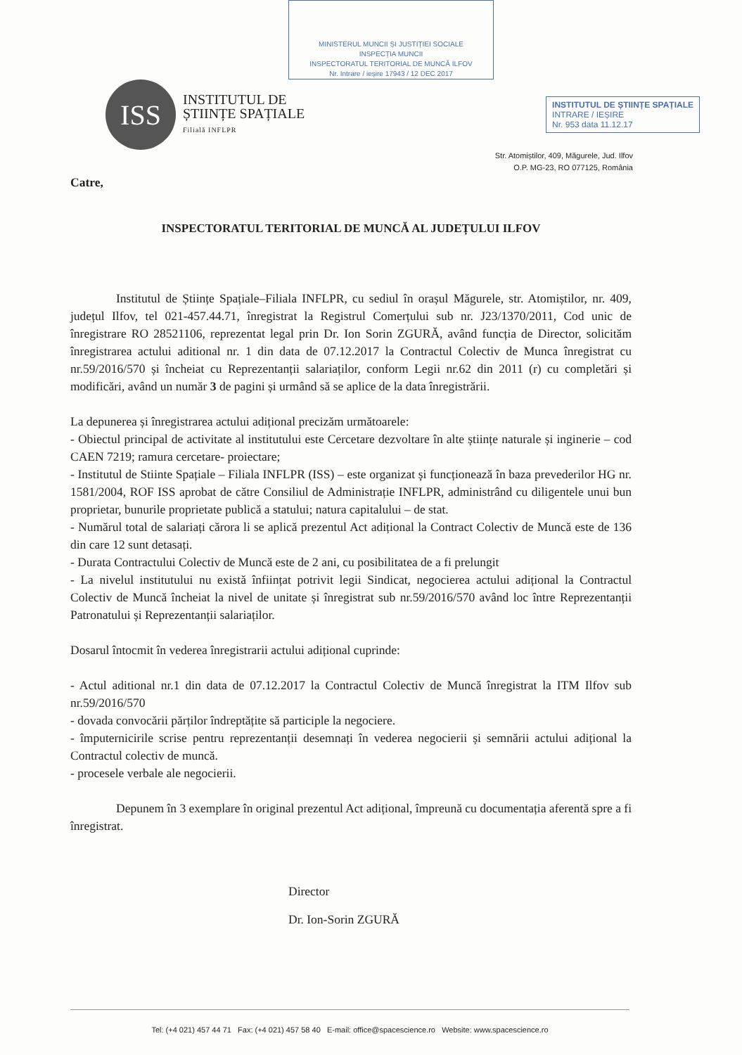MINISTERUL MUNCII ȘI JUSTIȚIEI SOCIALE
INSPECȚIA MUNCII
INSPECTORATUL TERITORIAL DE MUNCĂ ILFOV
Nr. Intrare / ieșire 17943 / 12 DEC 2017
ISS
INSTITUTUL DE
ȘTIINȚE SPAȚIALE
Filială INFLPR
INSTITUTUL DE ȘTIINȚE SPAȚIALE
INTRARE / IEȘIRE
Nr. 953 data 11.12.17
Str. Atomiștilor, 409, Măgurele, Jud. Ilfov
O.P. MG-23, RO 077125, România
Catre,
INSPECTORATUL TERITORIAL DE MUNCĂ AL JUDEȚULUI ILFOV
Institutul de Științe Spațiale–Filiala INFLPR, cu sediul în orașul Măgurele, str. Atomiștilor, nr. 409, județul Ilfov, tel 021-457.44.71, înregistrat la Registrul Comerțului sub nr. J23/1370/2011, Cod unic de înregistrare RO 28521106, reprezentat legal prin Dr. Ion Sorin ZGURĂ, având funcția de Director, solicităm înregistrarea actului aditional nr. 1 din data de 07.12.2017 la Contractul Colectiv de Munca înregistrat cu nr.59/2016/570 și încheiat cu Reprezentanții salariaților, conform Legii nr.62 din 2011 (r) cu completări și modificări, având un număr 3 de pagini și urmând să se aplice de la data înregistrării.
La depunerea și înregistrarea actului adițional precizăm următoarele:
- Obiectul principal de activitate al institutului este Cercetare dezvoltare în alte științe naturale și inginerie – cod CAEN 7219; ramura cercetare- proiectare;
- Institutul de Stiinte Spațiale – Filiala INFLPR (ISS) – este organizat și funcționează în baza prevederilor HG nr. 1581/2004, ROF ISS aprobat de către Consiliul de Administrație INFLPR, administrând cu diligentele unui bun proprietar, bunurile proprietate publică a statului; natura capitalului – de stat.
- Numărul total de salariați cărora li se aplică prezentul Act adițional la Contract Colectiv de Muncă este de 136 din care 12 sunt detasați.
- Durata Contractului Colectiv de Muncă este de 2 ani, cu posibilitatea de a fi prelungit
- La nivelul institutului nu există înființat potrivit legii Sindicat, negocierea actului adițional la Contractul Colectiv de Muncă încheiat la nivel de unitate și înregistrat sub nr.59/2016/570 având loc între Reprezentanții Patronatului și Reprezentanții salariaților.
Dosarul întocmit în vederea înregistrarii actului adițional cuprinde:
- Actul aditional nr.1 din data de 07.12.2017 la Contractul Colectiv de Muncă înregistrat la ITM Ilfov sub nr.59/2016/570
- dovada convocării părților îndreptățite să participle la negociere.
- împuternicirile scrise pentru reprezentanții desemnați în vederea negocierii și semnării actului adițional la Contractul colectiv de muncă.
- procesele verbale ale negocierii.
Depunem în 3 exemplare în original prezentul Act adițional, împreună cu documentația aferentă spre a fi înregistrat.
Director
Dr. Ion-Sorin ZGURĂ
Tel: (+4 021) 457 44 71 Fax: (+4 021) 457 58 40 E-mail: office@spacescience.ro Website: www.spacescience.ro